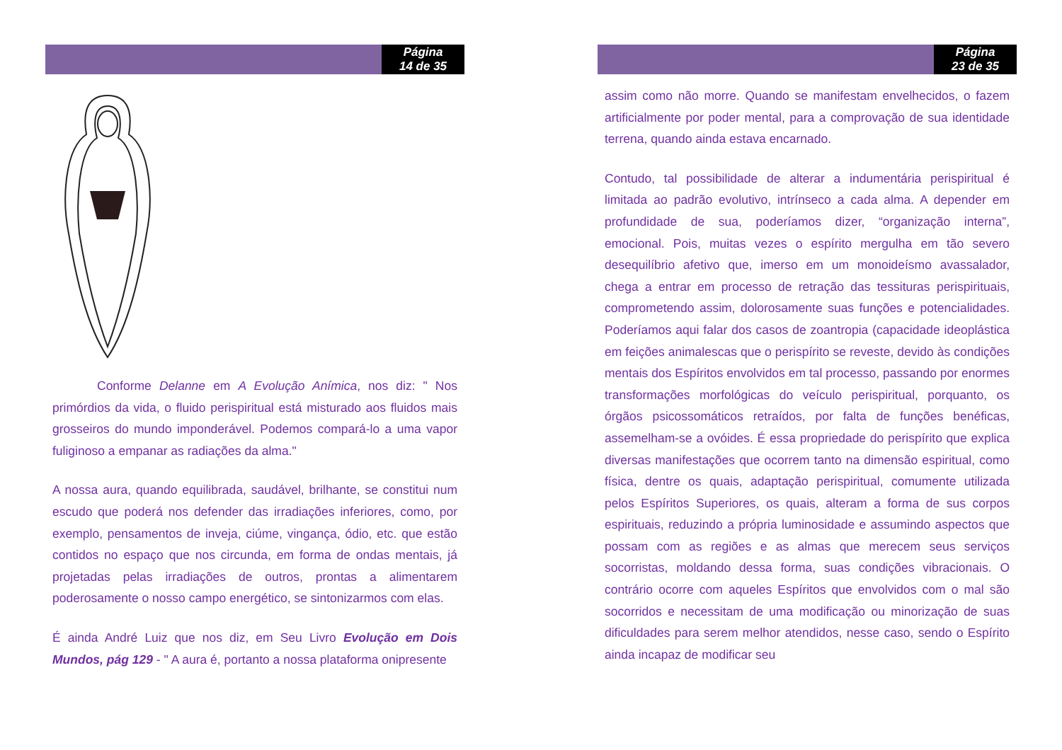Página
14 de 35
Conforme Delanne em A Evolução Anímica, nos diz: " Nos primórdios da vida, o fluido perispiritual está misturado aos fluidos mais grosseiros do mundo imponderável. Podemos compará-lo a uma vapor fuliginoso a empanar as radiações da alma."
A nossa aura, quando equilibrada, saudável, brilhante, se constitui num escudo que poderá nos defender das irradiações inferiores, como, por exemplo, pensamentos de inveja, ciúme, vingança, ódio, etc. que estão contidos no espaço que nos circunda, em forma de ondas mentais, já projetadas pelas irradiações de outros, prontas a alimentarem poderosamente o nosso campo energético, se sintonizarmos com elas.
É ainda André Luiz que nos diz, em Seu Livro Evolução em Dois Mundos, pág 129 - " A aura é, portanto a nossa plataforma onipresente
Página
23 de 35
assim como não morre. Quando se manifestam envelhecidos, o fazem artificialmente por poder mental, para a comprovação de sua identidade terrena, quando ainda estava encarnado.
Contudo, tal possibilidade de alterar a indumentária perispiritual é limitada ao padrão evolutivo, intrínseco a cada alma. A depender em profundidade de sua, poderíamos dizer, “organização interna”, emocional. Pois, muitas vezes o espírito mergulha em tão severo desequilíbrio afetivo que, imerso em um monoideísmo avassalador, chega a entrar em processo de retração das tessituras perispirituais, comprometendo assim, dolorosamente suas funções e potencialidades. Poderíamos aqui falar dos casos de zoantropia (capacidade ideoplástica em feições animalescas que o perispírito se reveste, devido às condições mentais dos Espíritos envolvidos em tal processo, passando por enormes transformações morfológicas do veículo perispiritual, porquanto, os órgãos psicossomáticos retraídos, por falta de funções benéficas, assemelham-se a ovóides. É essa propriedade do perispírito que explica diversas manifestações que ocorrem tanto na dimensão espiritual, como física, dentre os quais, adaptação perispiritual, comumente utilizada pelos Espíritos Superiores, os quais, alteram a forma de sus corpos espirituais, reduzindo a própria luminosidade e assumindo aspectos que possam com as regiões e as almas que merecem seus serviços socorristas, moldando dessa forma, suas condições vibracionais. O contrário ocorre com aqueles Espíritos que envolvidos com o mal são socorridos e necessitam de uma modificação ou minorização de suas dificuldades para serem melhor atendidos, nesse caso, sendo o Espírito ainda incapaz de modificar seu